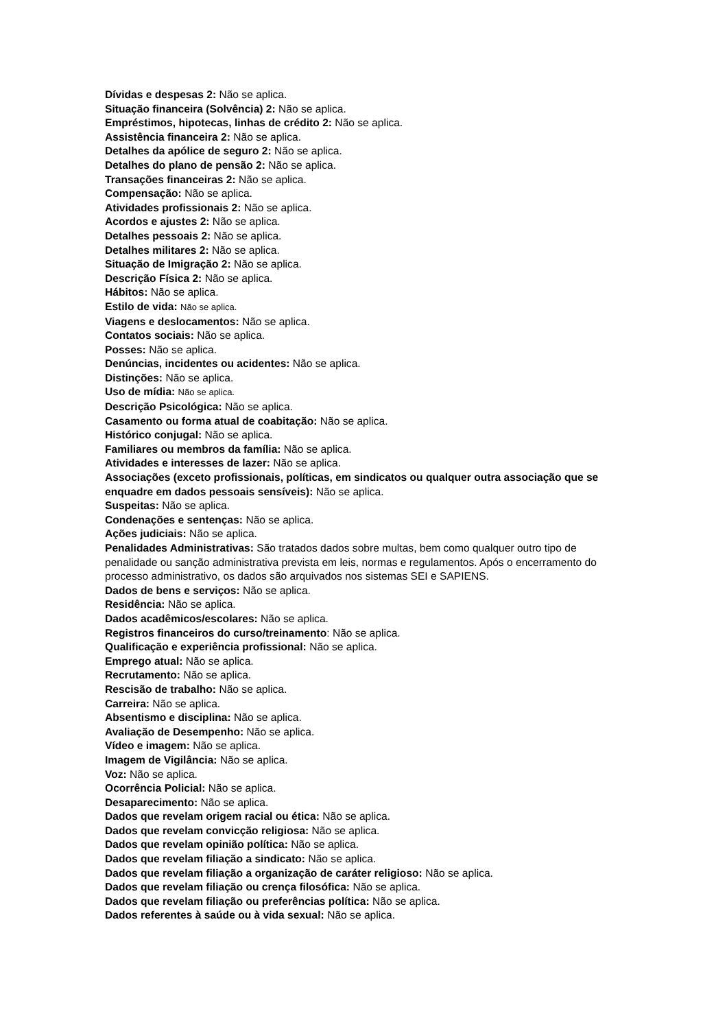Dívidas e despesas 2: Não se aplica.
Situação financeira (Solvência) 2: Não se aplica.
Empréstimos, hipotecas, linhas de crédito 2: Não se aplica.
Assistência financeira 2: Não se aplica.
Detalhes da apólice de seguro 2: Não se aplica.
Detalhes do plano de pensão 2: Não se aplica.
Transações financeiras 2: Não se aplica.
Compensação: Não se aplica.
Atividades profissionais 2: Não se aplica.
Acordos e ajustes 2: Não se aplica.
Detalhes pessoais 2: Não se aplica.
Detalhes militares 2: Não se aplica.
Situação de Imigração 2: Não se aplica.
Descrição Física 2: Não se aplica.
Hábitos: Não se aplica.
Estilo de vida: Não se aplica.
Viagens e deslocamentos: Não se aplica.
Contatos sociais: Não se aplica.
Posses: Não se aplica.
Denúncias, incidentes ou acidentes: Não se aplica.
Distinções: Não se aplica.
Uso de mídia: Não se aplica.
Descrição Psicológica: Não se aplica.
Casamento ou forma atual de coabitação: Não se aplica.
Histórico conjugal: Não se aplica.
Familiares ou membros da família: Não se aplica.
Atividades e interesses de lazer: Não se aplica.
Associações (exceto profissionais, políticas, em sindicatos ou qualquer outra associação que se enquadre em dados pessoais sensíveis): Não se aplica.
Suspeitas: Não se aplica.
Condenações e sentenças: Não se aplica.
Ações judiciais: Não se aplica.
Penalidades Administrativas: São tratados dados sobre multas, bem como qualquer outro tipo de penalidade ou sanção administrativa prevista em leis, normas e regulamentos. Após o encerramento do processo administrativo, os dados são arquivados nos sistemas SEI e SAPIENS.
Dados de bens e serviços: Não se aplica.
Residência: Não se aplica.
Dados acadêmicos/escolares: Não se aplica.
Registros financeiros do curso/treinamento: Não se aplica.
Qualificação e experiência profissional: Não se aplica.
Emprego atual: Não se aplica.
Recrutamento: Não se aplica.
Rescisão de trabalho: Não se aplica.
Carreira: Não se aplica.
Absentismo e disciplina: Não se aplica.
Avaliação de Desempenho: Não se aplica.
Vídeo e imagem: Não se aplica.
Imagem de Vigilância: Não se aplica.
Voz: Não se aplica.
Ocorrência Policial: Não se aplica.
Desaparecimento: Não se aplica.
Dados que revelam origem racial ou ética: Não se aplica.
Dados que revelam convicção religiosa: Não se aplica.
Dados que revelam opinião política: Não se aplica.
Dados que revelam filiação a sindicato: Não se aplica.
Dados que revelam filiação a organização de caráter religioso: Não se aplica.
Dados que revelam filiação ou crença filosófica: Não se aplica.
Dados que revelam filiação ou preferências política: Não se aplica.
Dados referentes à saúde ou à vida sexual: Não se aplica.